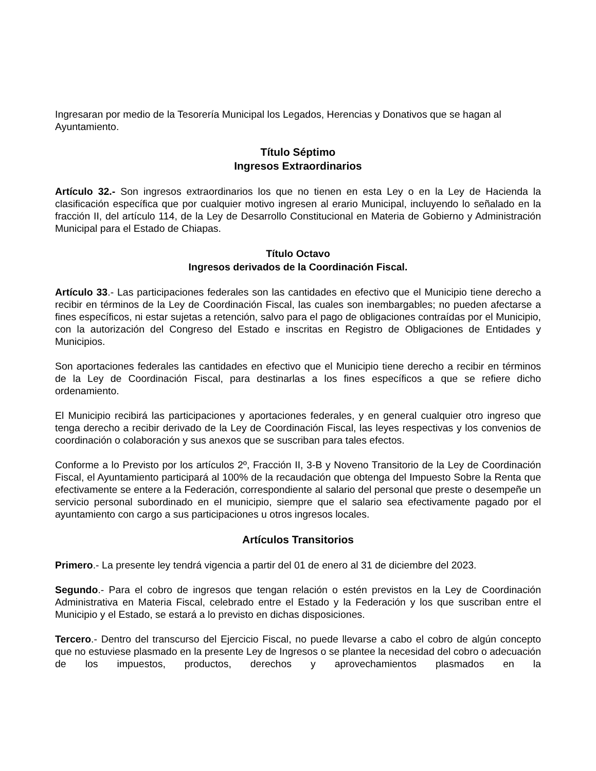Ingresaran por medio de la Tesorería Municipal los Legados, Herencias y Donativos que se hagan al Ayuntamiento.
Título Séptimo
Ingresos Extraordinarios
Artículo 32.- Son ingresos extraordinarios los que no tienen en esta Ley o en la Ley de Hacienda la clasificación específica que por cualquier motivo ingresen al erario Municipal, incluyendo lo señalado en la fracción II, del artículo 114, de la Ley de Desarrollo Constitucional en Materia de Gobierno y Administración Municipal para el Estado de Chiapas.
Título Octavo
Ingresos derivados de la Coordinación Fiscal.
Artículo 33.- Las participaciones federales son las cantidades en efectivo que el Municipio tiene derecho a recibir en términos de la Ley de Coordinación Fiscal, las cuales son inembargables; no pueden afectarse a fines específicos, ni estar sujetas a retención, salvo para el pago de obligaciones contraídas por el Municipio, con la autorización del Congreso del Estado e inscritas en Registro de Obligaciones de Entidades y Municipios.
Son aportaciones federales las cantidades en efectivo que el Municipio tiene derecho a recibir en términos de la Ley de Coordinación Fiscal, para destinarlas a los fines específicos a que se refiere dicho ordenamiento.
El Municipio recibirá las participaciones y aportaciones federales, y en general cualquier otro ingreso que tenga derecho a recibir derivado de la Ley de Coordinación Fiscal, las leyes respectivas y los convenios de coordinación o colaboración y sus anexos que se suscriban para tales efectos.
Conforme a lo Previsto por los artículos 2º, Fracción II, 3-B y Noveno Transitorio de la Ley de Coordinación Fiscal, el Ayuntamiento participará al 100% de la recaudación que obtenga del Impuesto Sobre la Renta que efectivamente se entere a la Federación, correspondiente al salario del personal que preste o desempeñe un servicio personal subordinado en el municipio, siempre que el salario sea efectivamente pagado por el ayuntamiento con cargo a sus participaciones u otros ingresos locales.
Artículos Transitorios
Primero.- La presente ley tendrá vigencia a partir del 01 de enero al 31 de diciembre del 2023.
Segundo.- Para el cobro de ingresos que tengan relación o estén previstos en la Ley de Coordinación Administrativa en Materia Fiscal, celebrado entre el Estado y la Federación y los que suscriban entre el Municipio y el Estado, se estará a lo previsto en dichas disposiciones.
Tercero.- Dentro del transcurso del Ejercicio Fiscal, no puede llevarse a cabo el cobro de algún concepto que no estuviese plasmado en la presente Ley de Ingresos o se plantee la necesidad del cobro o adecuación de los impuestos, productos, derechos y aprovechamientos plasmados en la